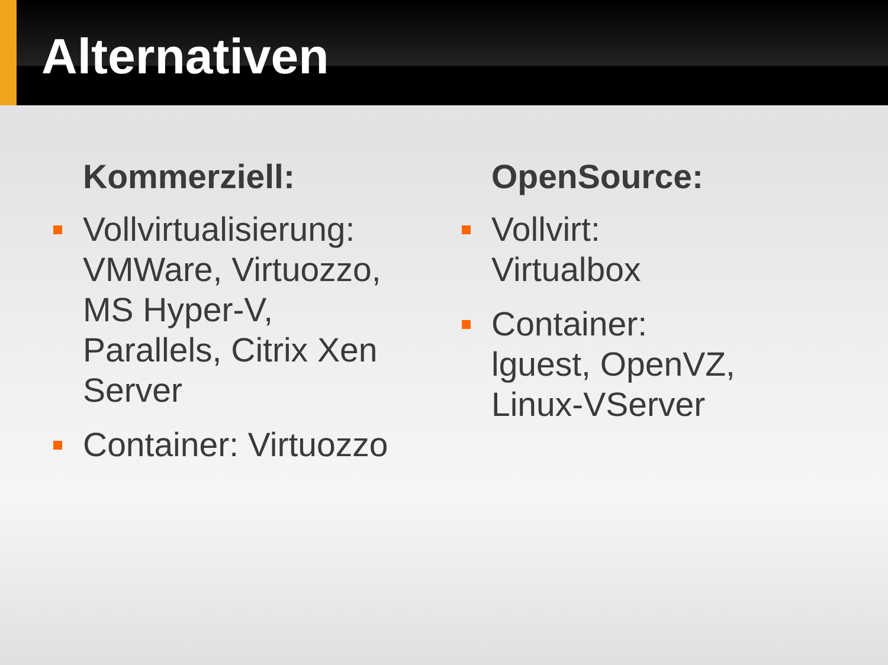Alternativen
Kommerziell:
Vollvirtualisierung: VMWare, Virtuozzo, MS Hyper-V, Parallels, Citrix Xen Server
Container: Virtuozzo
OpenSource:
Vollvirt:
Virtualbox
Container:
lguest, OpenVZ, Linux-VServer